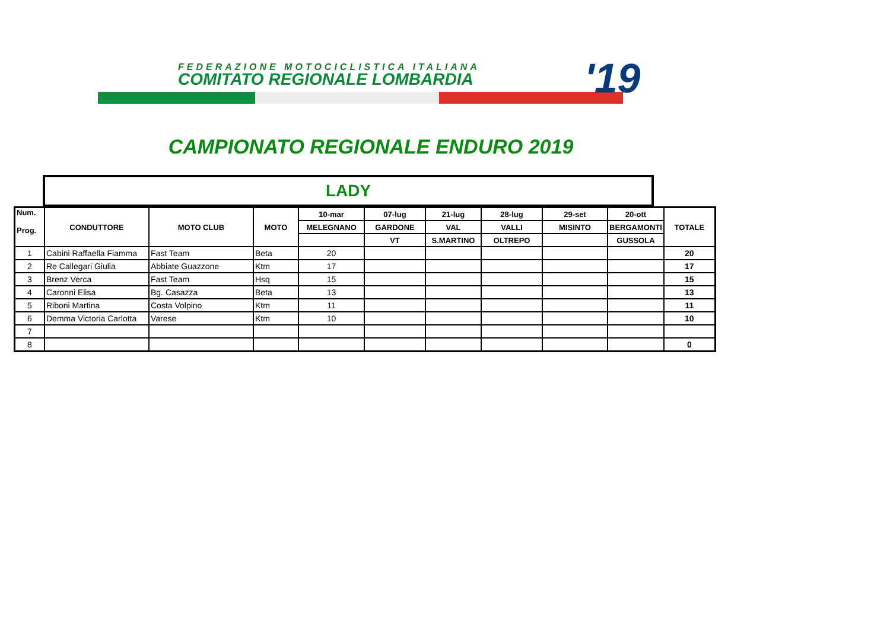FEDERAZIONE MOTOCICLISTICA ITALIANA
COMITATO REGIONALE LOMBARDIA '19
CAMPIONATO REGIONALE ENDURO 2019
LADY
| Num. Prog. | CONDUTTORE | MOTO CLUB | MOTO | 10-mar | 07-lug | 21-lug | 28-lug | 29-set | 20-ott | TOTALE |
| --- | --- | --- | --- | --- | --- | --- | --- | --- | --- | --- |
| | | | | MELEGNANO | GARDONE | VAL | VALLI | MISINTO | BERGAMONTI | |
| | | | | | VT | S.MARTINO | OLTREPO | | GUSSOLA | |
| 1 | Cabini Raffaella Fiamma | Fast Team | Beta | 20 | | | | | | 20 |
| 2 | Re Callegari Giulia | Abbiate Guazzone | Ktm | 17 | | | | | | 17 |
| 3 | Brenz Verca | Fast Team | Hsq | 15 | | | | | | 15 |
| 4 | Caronni Elisa | Bg. Casazza | Beta | 13 | | | | | | 13 |
| 5 | Riboni Martina | Costa Volpino | Ktm | 11 | | | | | | 11 |
| 6 | Demma Victoria Carlotta | Varese | Ktm | 10 | | | | | | 10 |
| 7 | | | | | | | | | | |
| 8 | | | | | | | | | | 0 |